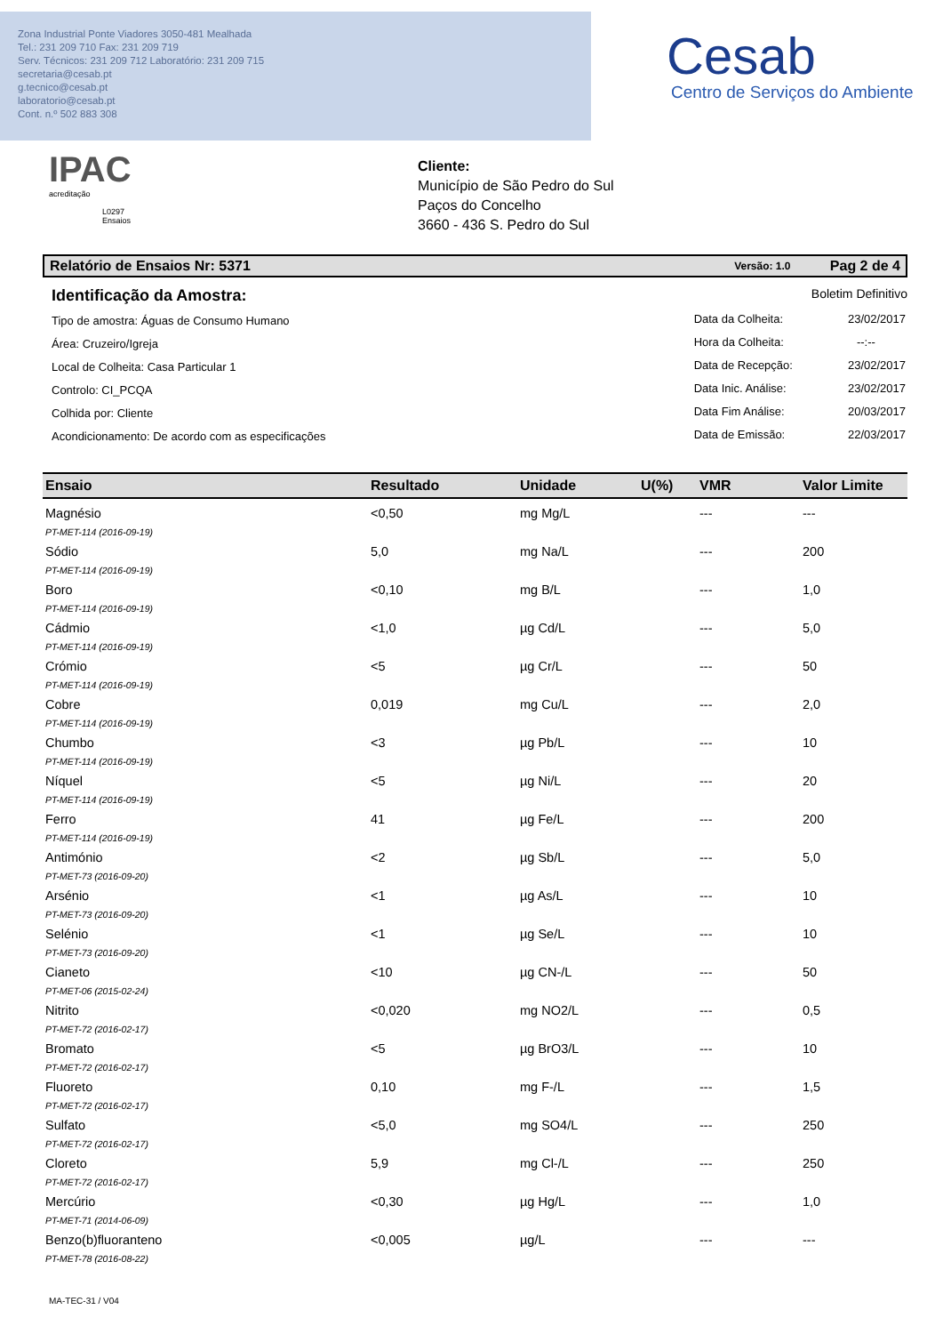Zona Industrial Ponte Viadores 3050-481 Mealhada
Tel.: 231 209 710 Fax: 231 209 719
Serv. Técnicos: 231 209 712 Laboratório: 231 209 715
secretaria@cesab.pt
g.tecnico@cesab.pt
laboratorio@cesab.pt
Cont. n.º 502 883 308
Cesab
Centro de Serviços do Ambiente
IPAC
acreditação
L0297
Ensaios
Cliente:
Município de São Pedro do Sul
Paços do Concelho
3660 - 436 S. Pedro do Sul
Relatório de Ensaios Nr: 5371 Versão: 1.0 Pag 2 de 4
Identificação da Amostra:
Tipo de amostra: Águas de Consumo Humano
Área: Cruzeiro/Igreja
Local de Colheita: Casa Particular 1
Controlo: CI_PCQA
Colhida por: Cliente
Acondicionamento: De acordo com as especificações
Boletim Definitivo
| Data da Colheita: | 23/02/2017 |
| Hora da Colheita: | --:-- |
| Data de Recepção: | 23/02/2017 |
| Data Inic. Análise: | 23/02/2017 |
| Data Fim Análise: | 20/03/2017 |
| Data de Emissão: | 22/03/2017 |
| Ensaio | Resultado | Unidade | U(%) | VMR | Valor Limite |
| --- | --- | --- | --- | --- | --- |
| Magnésio PT-MET-114 (2016-09-19) | <0,50 | mg Mg/L | | --- | --- |
| Sódio PT-MET-114 (2016-09-19) | 5,0 | mg Na/L | | --- | 200 |
| Boro PT-MET-114 (2016-09-19) | <0,10 | mg B/L | | --- | 1,0 |
| Cádmio PT-MET-114 (2016-09-19) | <1,0 | µg Cd/L | | --- | 5,0 |
| Crómio PT-MET-114 (2016-09-19) | <5 | µg Cr/L | | --- | 50 |
| Cobre PT-MET-114 (2016-09-19) | 0,019 | mg Cu/L | | --- | 2,0 |
| Chumbo PT-MET-114 (2016-09-19) | <3 | µg Pb/L | | --- | 10 |
| Níquel PT-MET-114 (2016-09-19) | <5 | µg Ni/L | | --- | 20 |
| Ferro PT-MET-114 (2016-09-19) | 41 | µg Fe/L | | --- | 200 |
| Antimónio PT-MET-73 (2016-09-20) | <2 | µg Sb/L | | --- | 5,0 |
| Arsénio PT-MET-73 (2016-09-20) | <1 | µg As/L | | --- | 10 |
| Selénio PT-MET-73 (2016-09-20) | <1 | µg Se/L | | --- | 10 |
| Cianeto PT-MET-06 (2015-02-24) | <10 | µg CN-/L | | --- | 50 |
| Nitrito PT-MET-72 (2016-02-17) | <0,020 | mg NO2/L | | --- | 0,5 |
| Bromato PT-MET-72 (2016-02-17) | <5 | µg BrO3/L | | --- | 10 |
| Fluoreto PT-MET-72 (2016-02-17) | 0,10 | mg F-/L | | --- | 1,5 |
| Sulfato PT-MET-72 (2016-02-17) | <5,0 | mg SO4/L | | --- | 250 |
| Cloreto PT-MET-72 (2016-02-17) | 5,9 | mg Cl-/L | | --- | 250 |
| Mercúrio PT-MET-71 (2014-06-09) | <0,30 | µg Hg/L | | --- | 1,0 |
| Benzo(b)fluoranteno PT-MET-78 (2016-08-22) | <0,005 | µg/L | | --- | --- |
MA-TEC-31 / V04